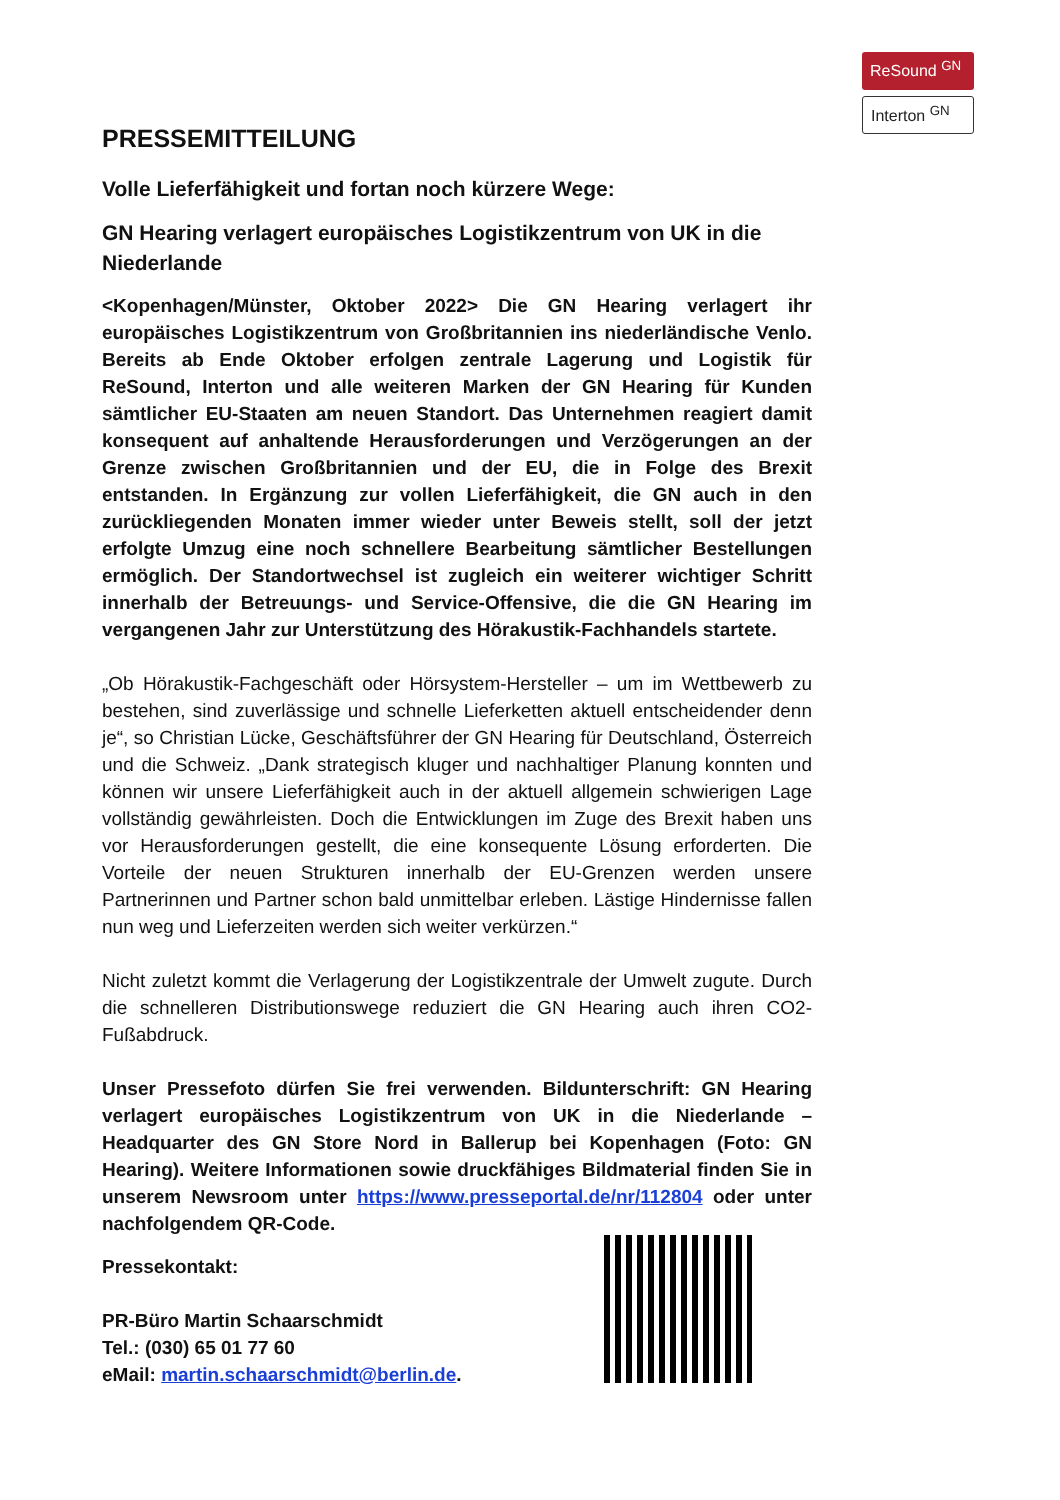ReSound <sup>GN</sup>
Interton <sup>GN</sup>
PRESSEMITTEILUNG
Volle Lieferfähigkeit und fortan noch kürzere Wege:
GN Hearing verlagert europäisches Logistikzentrum von UK in die Niederlande
<Kopenhagen/Münster, Oktober 2022> Die GN Hearing verlagert ihr europäisches Logistikzentrum von Großbritannien ins niederländische Venlo. Bereits ab Ende Oktober erfolgen zentrale Lagerung und Logistik für ReSound, Interton und alle weiteren Marken der GN Hearing für Kunden sämtlicher EU-Staaten am neuen Standort. Das Unternehmen reagiert damit konsequent auf anhaltende Herausforderungen und Verzögerungen an der Grenze zwischen Großbritannien und der EU, die in Folge des Brexit entstanden. In Ergänzung zur vollen Lieferfähigkeit, die GN auch in den zurückliegenden Monaten immer wieder unter Beweis stellt, soll der jetzt erfolgte Umzug eine noch schnellere Bearbeitung sämtlicher Bestellungen ermöglich. Der Standortwechsel ist zugleich ein weiterer wichtiger Schritt innerhalb der Betreuungs- und Service-Offensive, die die GN Hearing im vergangenen Jahr zur Unterstützung des Hörakustik-Fachhandels startete.
„Ob Hörakustik-Fachgeschäft oder Hörsystem-Hersteller – um im Wettbewerb zu bestehen, sind zuverlässige und schnelle Lieferketten aktuell entscheidender denn je“, so Christian Lücke, Geschäftsführer der GN Hearing für Deutschland, Österreich und die Schweiz. „Dank strategisch kluger und nachhaltiger Planung konnten und können wir unsere Lieferfähigkeit auch in der aktuell allgemein schwierigen Lage vollständig gewährleisten. Doch die Entwicklungen im Zuge des Brexit haben uns vor Herausforderungen gestellt, die eine konsequente Lösung erforderten. Die Vorteile der neuen Strukturen innerhalb der EU-Grenzen werden unsere Partnerinnen und Partner schon bald unmittelbar erleben. Lästige Hindernisse fallen nun weg und Lieferzeiten werden sich weiter verkürzen.“
Nicht zuletzt kommt die Verlagerung der Logistikzentrale der Umwelt zugute. Durch die schnelleren Distributionswege reduziert die GN Hearing auch ihren CO2-Fußabdruck.
Unser Pressefoto dürfen Sie frei verwenden. Bildunterschrift: GN Hearing verlagert europäisches Logistikzentrum von UK in die Niederlande – Headquarter des GN Store Nord in Ballerup bei Kopenhagen (Foto: GN Hearing). Weitere Informationen sowie druckfähiges Bildmaterial finden Sie in unserem Newsroom unter https://www.presseportal.de/nr/112804 oder unter nachfolgendem QR-Code.
Pressekontakt:
PR-Büro Martin Schaarschmidt
Tel.: (030) 65 01 77 60
eMail: martin.schaarschmidt@berlin.de.